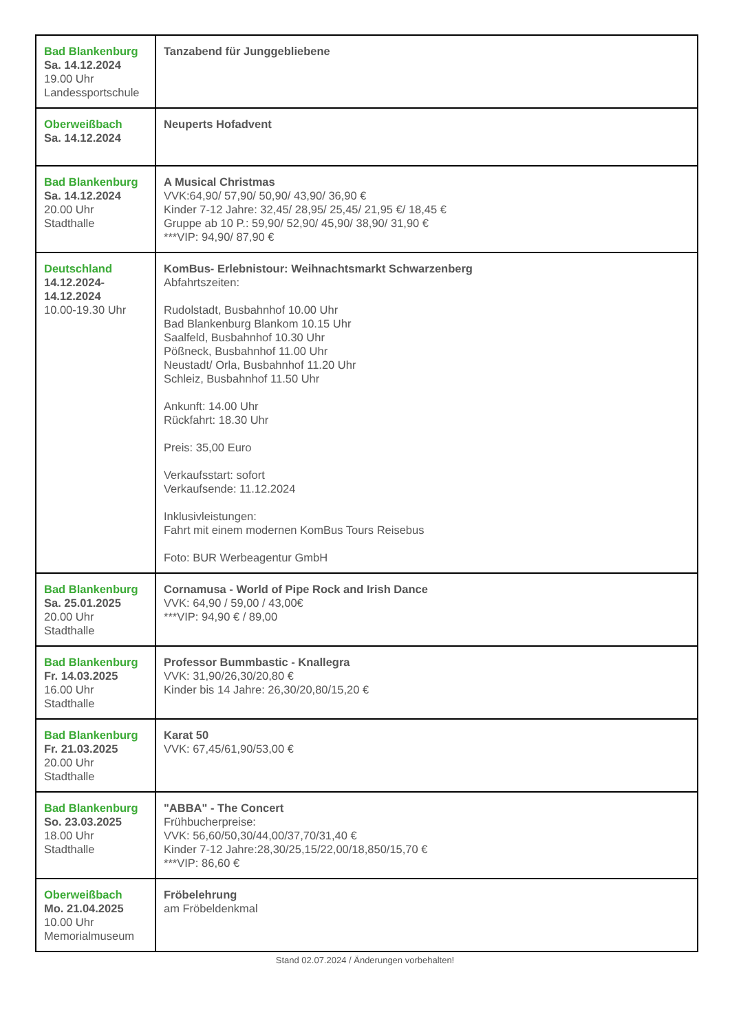| Bad Blankenburg Sa. 14.12.2024 19.00 Uhr Landessportschule | Tanzabend für Junggebliebene |
| Oberweißbach Sa. 14.12.2024 | Neuperts Hofadvent |
| Bad Blankenburg Sa. 14.12.2024 20.00 Uhr Stadthalle | A Musical Christmas VVK:64,90/ 57,90/ 50,90/ 43,90/ 36,90 € Kinder 7-12 Jahre: 32,45/ 28,95/ 25,45/ 21,95 €/ 18,45 € Gruppe ab 10 P.: 59,90/ 52,90/ 45,90/ 38,90/ 31,90 € ***VIP: 94,90/ 87,90 € |
| Deutschland 14.12.2024- 14.12.2024 10.00-19.30 Uhr | KomBus- Erlebnistour: Weihnachtsmarkt Schwarzenberg Abfahrtszeiten: Rudolstadt, Busbahnhof 10.00 Uhr Bad Blankenburg Blankom 10.15 Uhr Saalfeld, Busbahnhof 10.30 Uhr Pößneck, Busbahnhof 11.00 Uhr Neustadt/ Orla, Busbahnhof 11.20 Uhr Schleiz, Busbahnhof 11.50 Uhr Ankunft: 14.00 Uhr Rückfahrt: 18.30 Uhr Preis: 35,00 Euro Verkaufsstart: sofort Verkaufsende: 11.12.2024 Inklusivleistungen: Fahrt mit einem modernen KomBus Tours Reisebus Foto: BUR Werbeagentur GmbH |
| Bad Blankenburg Sa. 25.01.2025 20.00 Uhr Stadthalle | Cornamusa - World of Pipe Rock and Irish Dance VVK: 64,90 / 59,00 / 43,00€ ***VIP: 94,90 € / 89,00 |
| Bad Blankenburg Fr. 14.03.2025 16.00 Uhr Stadthalle | Professor Bummbastic - Knallegra VVK: 31,90/26,30/20,80 € Kinder bis 14 Jahre: 26,30/20,80/15,20 € |
| Bad Blankenburg Fr. 21.03.2025 20.00 Uhr Stadthalle | Karat 50 VVK: 67,45/61,90/53,00 € |
| Bad Blankenburg So. 23.03.2025 18.00 Uhr Stadthalle | "ABBA" - The Concert Frühbucherpreise: VVK: 56,60/50,30/44,00/37,70/31,40 € Kinder 7-12 Jahre:28,30/25,15/22,00/18,850/15,70 € ***VIP: 86,60 € |
| Oberweißbach Mo. 21.04.2025 10.00 Uhr Memorialmuseum | Fröbelehrung am Fröbeldenkmal |
Stand 02.07.2024 / Änderungen vorbehalten!